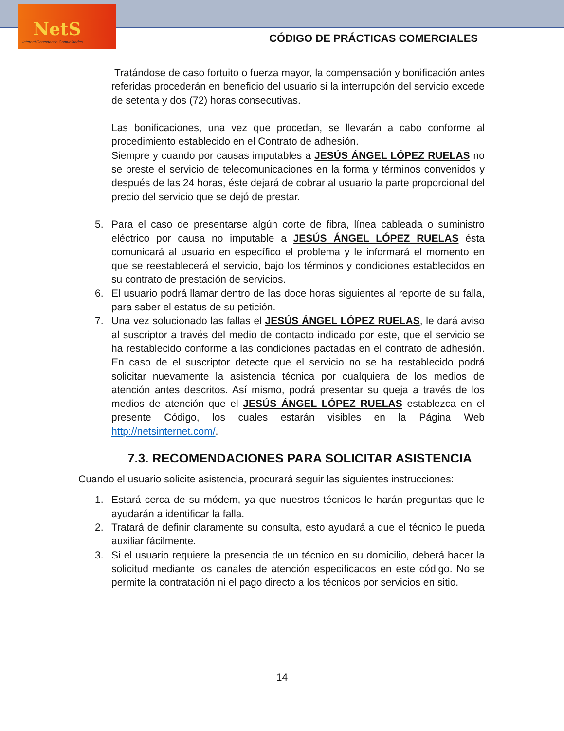NetS
Internet Conectando Comunidades
CÓDIGO DE PRÁCTICAS COMERCIALES
Tratándose de caso fortuito o fuerza mayor, la compensación y bonificación antes referidas procederán en beneficio del usuario si la interrupción del servicio excede de setenta y dos (72) horas consecutivas.
Las bonificaciones, una vez que procedan, se llevarán a cabo conforme al procedimiento establecido en el Contrato de adhesión.
Siempre y cuando por causas imputables a JESÚS ÁNGEL LÓPEZ RUELAS no se preste el servicio de telecomunicaciones en la forma y términos convenidos y después de las 24 horas, éste dejará de cobrar al usuario la parte proporcional del precio del servicio que se dejó de prestar.
5. Para el caso de presentarse algún corte de fibra, línea cableada o suministro eléctrico por causa no imputable a JESÚS ÁNGEL LÓPEZ RUELAS ésta comunicará al usuario en específico el problema y le informará el momento en que se reestablecerá el servicio, bajo los términos y condiciones establecidos en su contrato de prestación de servicios.
6. El usuario podrá llamar dentro de las doce horas siguientes al reporte de su falla, para saber el estatus de su petición.
7. Una vez solucionado las fallas el JESÚS ÁNGEL LÓPEZ RUELAS, le dará aviso al suscriptor a través del medio de contacto indicado por este, que el servicio se ha restablecido conforme a las condiciones pactadas en el contrato de adhesión. En caso de el suscriptor detecte que el servicio no se ha restablecido podrá solicitar nuevamente la asistencia técnica por cualquiera de los medios de atención antes descritos. Así mismo, podrá presentar su queja a través de los medios de atención que el JESÚS ÁNGEL LÓPEZ RUELAS establezca en el presente Código, los cuales estarán visibles en la Página Web http://netsinternet.com/.
7.3. RECOMENDACIONES PARA SOLICITAR ASISTENCIA
Cuando el usuario solicite asistencia, procurará seguir las siguientes instrucciones:
1. Estará cerca de su módem, ya que nuestros técnicos le harán preguntas que le ayudarán a identificar la falla.
2. Tratará de definir claramente su consulta, esto ayudará a que el técnico le pueda auxiliar fácilmente.
3. Si el usuario requiere la presencia de un técnico en su domicilio, deberá hacer la solicitud mediante los canales de atención especificados en este código. No se permite la contratación ni el pago directo a los técnicos por servicios en sitio.
14